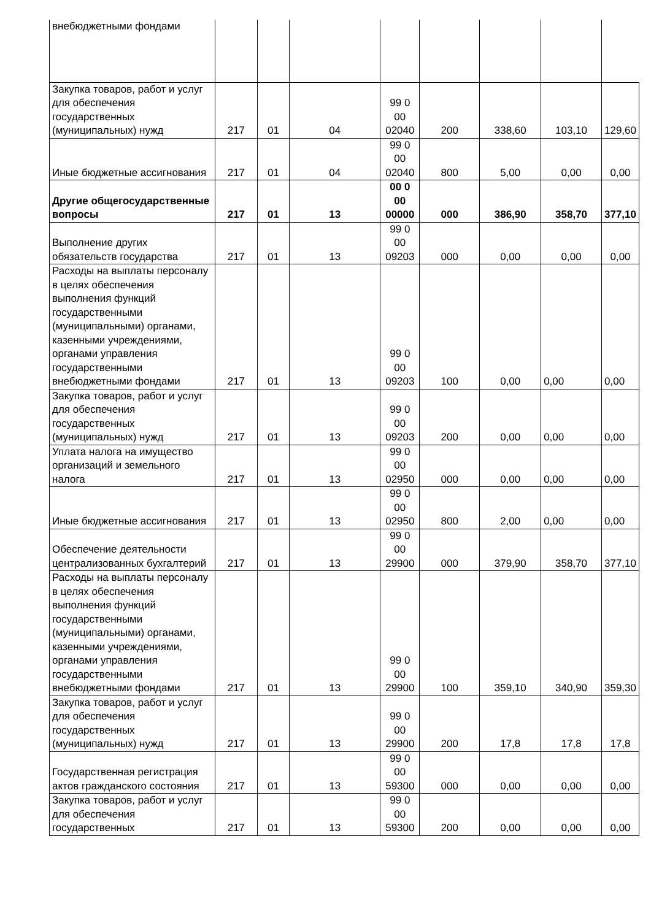| внебюджетными фондами | | | | | | | | |
| Закупка товаров, работ и услуг для обеспечения государственных (муниципальных) нужд | 217 | 01 | 04 | 99 0 00 02040 | 200 | 338,60 | 103,10 | 129,60 |
| Иные бюджетные ассигнования | 217 | 01 | 04 | 99 0 00 02040 | 800 | 5,00 | 0,00 | 0,00 |
| Другие общегосударственные вопросы | 217 | 01 | 13 | 00 0 00 00000 | 000 | 386,90 | 358,70 | 377,10 |
| Выполнение других обязательств государства | 217 | 01 | 13 | 99 0 00 09203 | 000 | 0,00 | 0,00 | 0,00 |
| Расходы на выплаты персоналу в целях обеспечения выполнения функций государственными (муниципальными) органами, казенными учреждениями, органами управления государственными внебюджетными фондами | 217 | 01 | 13 | 99 0 00 09203 | 100 | 0,00 | 0,00 | 0,00 |
| Закупка товаров, работ и услуг для обеспечения государственных (муниципальных) нужд | 217 | 01 | 13 | 99 0 00 09203 | 200 | 0,00 | 0,00 | 0,00 |
| Уплата налога на имущество организаций и земельного налога | 217 | 01 | 13 | 99 0 00 02950 | 000 | 0,00 | 0,00 | 0,00 |
| Иные бюджетные ассигнования | 217 | 01 | 13 | 99 0 00 02950 | 800 | 2,00 | 0,00 | 0,00 |
| Обеспечение деятельности централизованных бухгалтерий | 217 | 01 | 13 | 99 0 00 29900 | 000 | 379,90 | 358,70 | 377,10 |
| Расходы на выплаты персоналу в целях обеспечения выполнения функций государственными (муниципальными) органами, казенными учреждениями, органами управления государственными внебюджетными фондами | 217 | 01 | 13 | 99 0 00 29900 | 100 | 359,10 | 340,90 | 359,30 |
| Закупка товаров, работ и услуг для обеспечения государственных (муниципальных) нужд | 217 | 01 | 13 | 99 0 00 29900 | 200 | 17,8 | 17,8 | 17,8 |
| Государственная регистрация актов гражданского состояния | 217 | 01 | 13 | 99 0 00 59300 | 000 | 0,00 | 0,00 | 0,00 |
| Закупка товаров, работ и услуг для обеспечения государственных | 217 | 01 | 13 | 99 0 00 59300 | 200 | 0,00 | 0,00 | 0,00 |